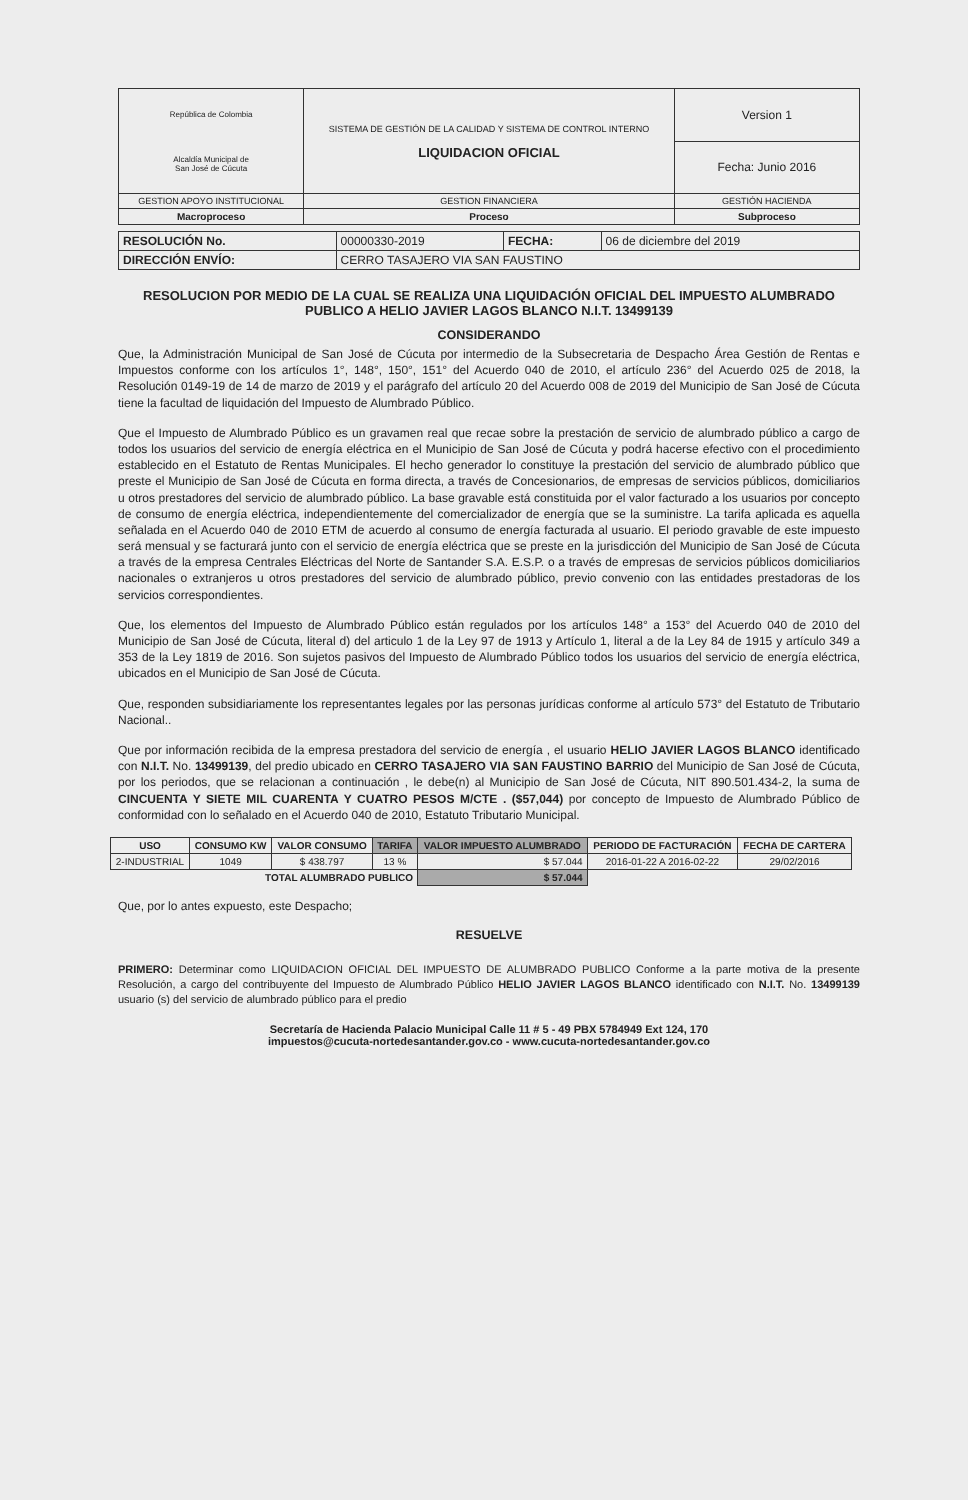| República de Colombia Alcaldía Municipal de San José de Cúcuta | SISTEMA DE GESTIÓN DE LA CALIDAD Y SISTEMA DE CONTROL INTERNO LIQUIDACION OFICIAL | Version 1 |
| | | Fecha: Junio 2016 |
| GESTION APOYO INSTITUCIONAL | GESTION FINANCIERA | GESTIÓN HACIENDA |
| Macroproceso | Proceso | Subproceso |
| RESOLUCIÓN No. | 00000330-2019 | FECHA: | 06 de diciembre del 2019 |
| DIRECCIÓN ENVÍO: | CERRO TASAJERO VIA SAN FAUSTINO | | |
RESOLUCION POR MEDIO DE LA CUAL SE REALIZA UNA LIQUIDACIÓN OFICIAL DEL IMPUESTO ALUMBRADO PUBLICO A HELIO JAVIER LAGOS BLANCO N.I.T. 13499139
CONSIDERANDO
Que, la Administración Municipal de San José de Cúcuta por intermedio de la Subsecretaria de Despacho Área Gestión de Rentas e Impuestos conforme con los artículos 1°, 148°, 150°, 151° del Acuerdo 040 de 2010, el artículo 236° del Acuerdo 025 de 2018, la Resolución 0149-19 de 14 de marzo de 2019 y el parágrafo del artículo 20 del Acuerdo 008 de 2019 del Municipio de San José de Cúcuta tiene la facultad de liquidación del Impuesto de Alumbrado Público.
Que el Impuesto de Alumbrado Público es un gravamen real que recae sobre la prestación de servicio de alumbrado público a cargo de todos los usuarios del servicio de energía eléctrica en el Municipio de San José de Cúcuta y podrá hacerse efectivo con el procedimiento establecido en el Estatuto de Rentas Municipales. El hecho generador lo constituye la prestación del servicio de alumbrado público que preste el Municipio de San José de Cúcuta en forma directa, a través de Concesionarios, de empresas de servicios públicos, domiciliarios u otros prestadores del servicio de alumbrado público. La base gravable está constituida por el valor facturado a los usuarios por concepto de consumo de energía eléctrica, independientemente del comercializador de energía que se la suministre. La tarifa aplicada es aquella señalada en el Acuerdo 040 de 2010 ETM de acuerdo al consumo de energía facturada al usuario. El periodo gravable de este impuesto será mensual y se facturará junto con el servicio de energía eléctrica que se preste en la jurisdicción del Municipio de San José de Cúcuta a través de la empresa Centrales Eléctricas del Norte de Santander S.A. E.S.P. o a través de empresas de servicios públicos domiciliarios nacionales o extranjeros u otros prestadores del servicio de alumbrado público, previo convenio con las entidades prestadoras de los servicios correspondientes.
Que, los elementos del Impuesto de Alumbrado Público están regulados por los artículos 148° a 153° del Acuerdo 040 de 2010 del Municipio de San José de Cúcuta, literal d) del articulo 1 de la Ley 97 de 1913 y Artículo 1, literal a de la Ley 84 de 1915 y artículo 349 a 353 de la Ley 1819 de 2016. Son sujetos pasivos del Impuesto de Alumbrado Público todos los usuarios del servicio de energía eléctrica, ubicados en el Municipio de San José de Cúcuta.
Que, responden subsidiariamente los representantes legales por las personas jurídicas conforme al artículo 573° del Estatuto de Tributario Nacional..
Que por información recibida de la empresa prestadora del servicio de energía , el usuario HELIO JAVIER LAGOS BLANCO identificado con N.I.T. No. 13499139, del predio ubicado en CERRO TASAJERO VIA SAN FAUSTINO BARRIO del Municipio de San José de Cúcuta, por los periodos, que se relacionan a continuación , le debe(n) al Municipio de San José de Cúcuta, NIT 890.501.434-2, la suma de CINCUENTA Y SIETE MIL CUARENTA Y CUATRO PESOS M/CTE . ($57,044) por concepto de Impuesto de Alumbrado Público de conformidad con lo señalado en el Acuerdo 040 de 2010, Estatuto Tributario Municipal.
| USO | CONSUMO KW | VALOR CONSUMO | TARIFA | VALOR IMPUESTO ALUMBRADO | PERIODO DE FACTURACIÓN | FECHA DE CARTERA |
| --- | --- | --- | --- | --- | --- | --- |
| 2-INDUSTRIAL | 1049 | $ 438.797 | 13 % | $ 57.044 | 2016-01-22 A 2016-02-22 | 29/02/2016 |
| TOTAL ALUMBRADO PUBLICO | | | | $ 57.044 | | |
Que, por lo antes expuesto, este Despacho;
RESUELVE
PRIMERO: Determinar como LIQUIDACION OFICIAL DEL IMPUESTO DE ALUMBRADO PUBLICO Conforme a la parte motiva de la presente Resolución, a cargo del contribuyente del Impuesto de Alumbrado Público HELIO JAVIER LAGOS BLANCO identificado con N.I.T. No. 13499139 usuario (s) del servicio de alumbrado público para el predio
Secretaría de Hacienda Palacio Municipal Calle 11 # 5 - 49 PBX 5784949 Ext 124, 170
impuestos@cucuta-nortedesantander.gov.co - www.cucuta-nortedesantander.gov.co